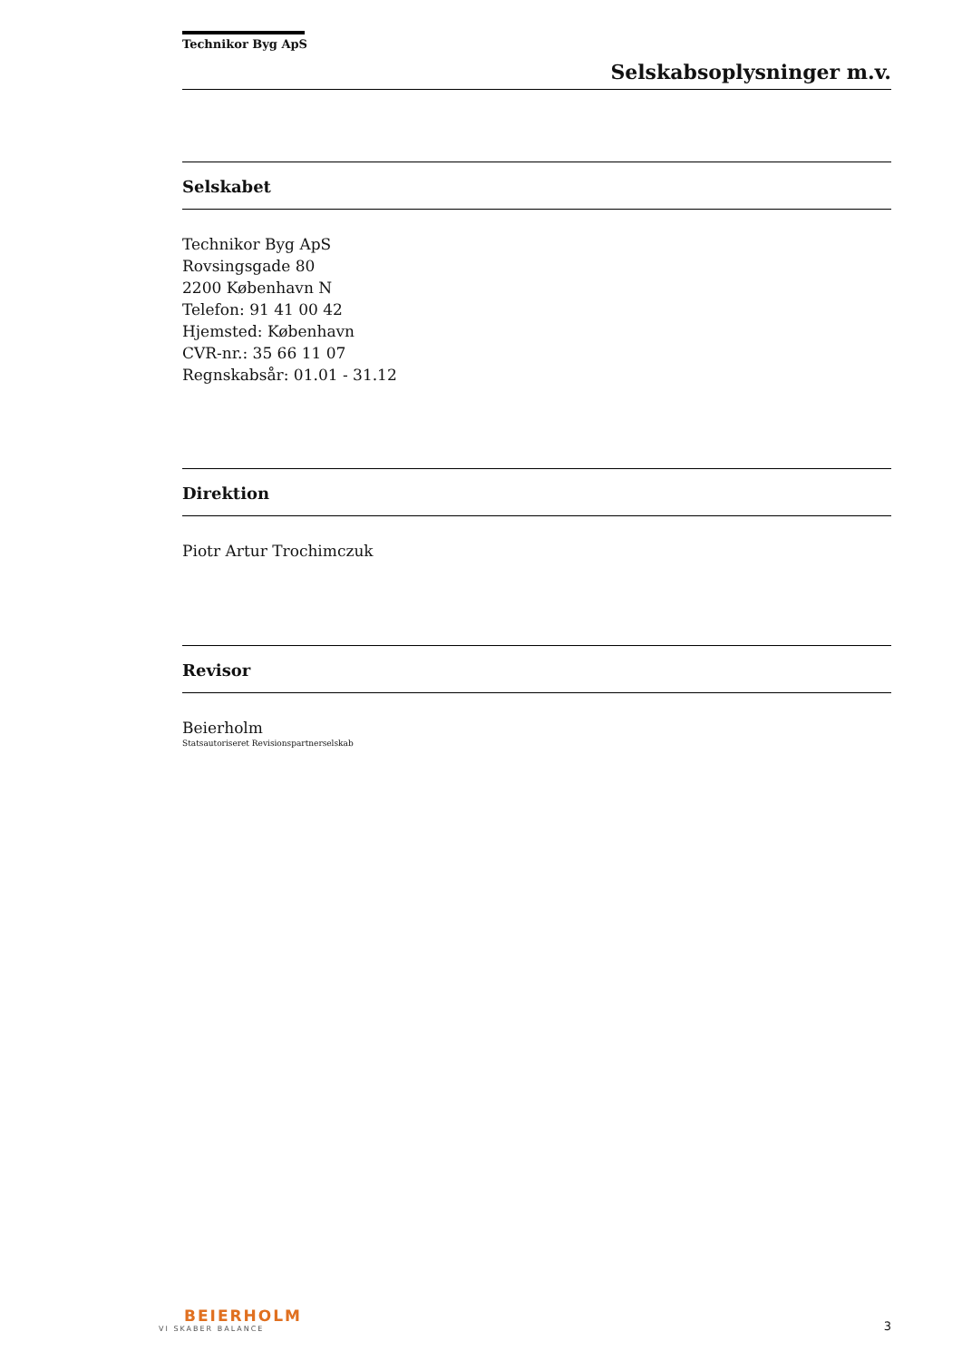Technikor Byg ApS
Selskabsoplysninger m.v.
Selskabet
Technikor Byg ApS
Rovsingsgade 80
2200 København N
Telefon: 91 41 00 42
Hjemsted: København
CVR-nr.: 35 66 11 07
Regnskabsår: 01.01 - 31.12
Direktion
Piotr Artur Trochimczuk
Revisor
Beierholm
Statsautoriseret Revisionspartnerselskab
BEIERHOLM
VI SKABER BALANCE
3